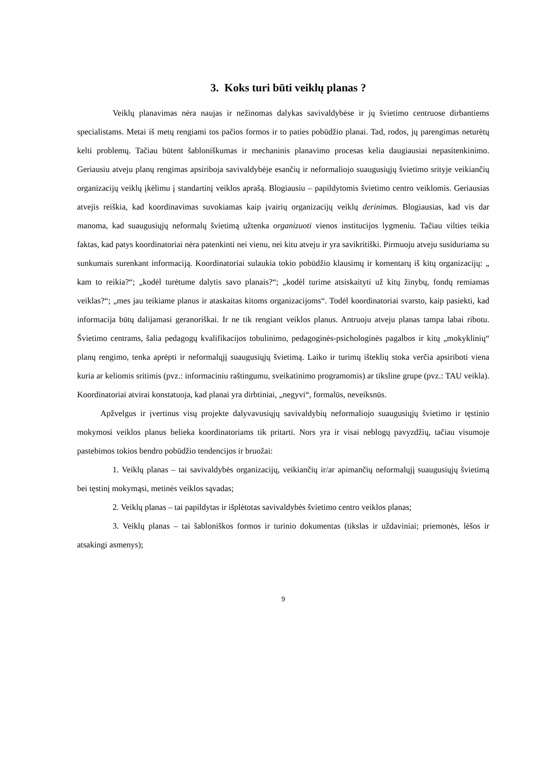3. Koks turi būti veiklų planas ?
Veiklų planavimas nėra naujas ir nežinomas dalykas savivaldybėse ir jų švietimo centruose dirbantiems specialistams. Metai iš metų rengiami tos pačios formos ir to paties pobūdžio planai. Tad, rodos, jų parengimas neturėtų kelti problemų. Tačiau būtent šabloniškumas ir mechaninis planavimo procesas kelia daugiausiai nepasitenkinimo. Geriausiu atveju planų rengimas apsiriboja savivaldybėje esančių ir neformaliojo suaugusiųjų švietimo srityje veikiančių organizacijų veiklų įkėlimu į standartinį veiklos aprašą. Blogiausiu – papildytomis švietimo centro veiklomis. Geriausias atvejis reiškia, kad koordinavimas suvokiamas kaip įvairių organizacijų veiklų derinimas. Blogiausias, kad vis dar manoma, kad suaugusiųjų neformalų švietimą užtenka organizuoti vienos institucijos lygmeniu. Tačiau vilties teikia faktas, kad patys koordinatoriai nėra patenkinti nei vienu, nei kitu atveju ir yra savikritiški. Pirmuoju atveju susiduriama su sunkumais surenkant informaciją. Koordinatoriai sulaukia tokio pobūdžio klausimų ir komentarų iš kitų organizacijų: „ kam to reikia?“; „kodėl turėtume dalytis savo planais?“; „kodėl turime atsiskaityti už kitų žinybų, fondų remiamas veiklas?“; „mes jau teikiame planus ir ataskaitas kitoms organizacijoms“. Todėl koordinatoriai svarsto, kaip pasiekti, kad informacija būtų dalijamasi geranoriškai. Ir ne tik rengiant veiklos planus. Antruoju atveju planas tampa labai ribotu. Švietimo centrams, šalia pedagogų kvalifikacijos tobulinimo, pedagoginės-psichologinės pagalbos ir kitų „mokyklinių“ planų rengimo, tenka aprėpti ir neformalųjį suaugusiųjų švietimą. Laiko ir turimų išteklių stoka verčia apsiriboti viena kuria ar keliomis sritimis (pvz.: informaciniu raštingumu, sveikatinimo programomis) ar tiksline grupe (pvz.: TAU veikla). Koordinatoriai atvirai konstatuoja, kad planai yra dirbtiniai, „negyvi“, formalūs, neveiksnūs.
Apžvelgus ir įvertinus visų projekte dalyvavusiųjų savivaldybių neformaliojo suaugusiųjų švietimo ir tęstinio mokymosi veiklos planus belieka koordinatoriams tik pritarti. Nors yra ir visai neblogų pavyzdžių, tačiau visumoje pastebimos tokios bendro pobūdžio tendencijos ir bruožai:
1. Veiklų planas – tai savivaldybės organizacijų, veikiančių ir/ar apimančių neformalųjį suaugusiųjų švietimą bei tęstinį mokymąsi, metinės veiklos sąvadas;
2. Veiklų planas – tai papildytas ir išplėtotas savivaldybės švietimo centro veiklos planas;
3. Veiklų planas – tai šabloniškos formos ir turinio dokumentas (tikslas ir uždaviniai; priemonės, lėšos ir atsakingi asmenys);
9